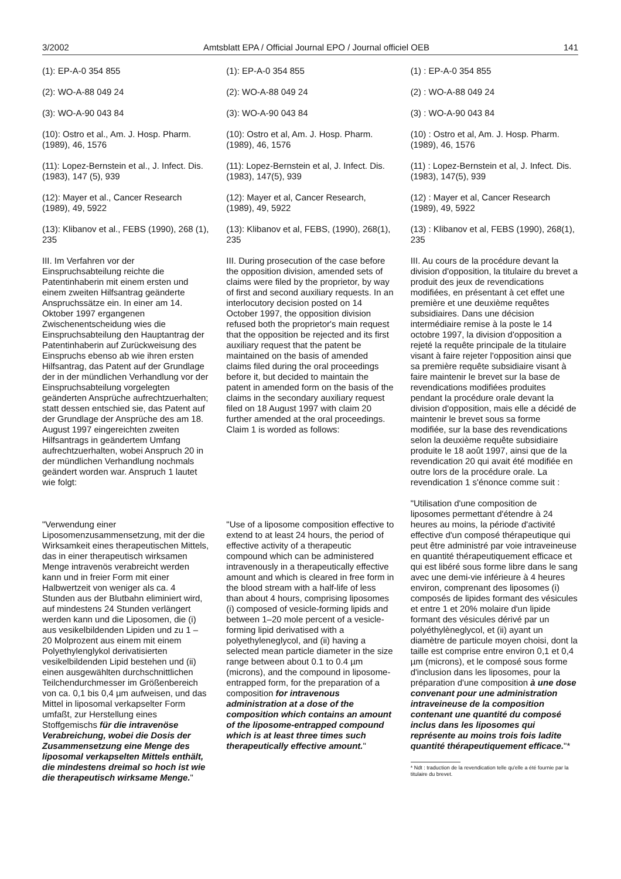3/2002 Amtsblatt EPA / Official Journal EPO / Journal officiel OEB 141
(1): EP-A-0 354 855
(2): WO-A-88 049 24
(3): WO-A-90 043 84
(10): Ostro et al., Am. J. Hosp. Pharm. (1989), 46, 1576
(11): Lopez-Bernstein et al., J. Infect. Dis. (1983), 147 (5), 939
(12): Mayer et al., Cancer Research (1989), 49, 5922
(13): Klibanov et al., FEBS (1990), 268 (1), 235
III. Im Verfahren vor der Einspruchsabteilung reichte die Patentinhaberin mit einem ersten und einem zweiten Hilfsantrag geänderte Anspruchssätze ein. In einer am 14. Oktober 1997 ergangenen Zwischenentscheidung wies die Einspruchsabteilung den Hauptantrag der Patentinhaberin auf Zurückweisung des Einspruchs ebenso ab wie ihren ersten Hilfsantrag, das Patent auf der Grundlage der in der mündlichen Verhandlung vor der Einspruchsabteilung vorgelegten geänderten Ansprüche aufrechtzuerhalten; statt dessen entschied sie, das Patent auf der Grundlage der Ansprüche des am 18. August 1997 eingereichten zweiten Hilfsantrags in geändertem Umfang aufrechtzuerhalten, wobei Anspruch 20 in der mündlichen Verhandlung nochmals geändert worden war. Anspruch 1 lautet wie folgt:
"Verwendung einer Liposomenzusammensetzung, mit der die Wirksamkeit eines therapeutischen Mittels, das in einer therapeutisch wirksamen Menge intravenös verabreicht werden kann und in freier Form mit einer Halbwertzeit von weniger als ca. 4 Stunden aus der Blutbahn eliminiert wird, auf mindestens 24 Stunden verlängert werden kann und die Liposomen, die (i) aus vesikelbildenden Lipiden und zu 1 – 20 Molprozent aus einem mit einem Polyethylenglykol derivatisierten vesikelbildenden Lipid bestehen und (ii) einen ausgewählten durchschnittlichen Teilchendurchmesser im Größenbereich von ca. 0,1 bis 0,4 µm aufweisen, und das Mittel in liposomal verkapselter Form umfaßt, zur Herstellung eines Stoffgemischs für die intravenöse Verabreichung, wobei die Dosis der Zusammensetzung eine Menge des liposomal verkapselten Mittels enthält, die mindestens dreimal so hoch ist wie die therapeutisch wirksame Menge."
(1): EP-A-0 354 855
(2): WO-A-88 049 24
(3): WO-A-90 043 84
(10): Ostro et al, Am. J. Hosp. Pharm. (1989), 46, 1576
(11): Lopez-Bernstein et al, J. Infect. Dis. (1983), 147(5), 939
(12): Mayer et al, Cancer Research, (1989), 49, 5922
(13): Klibanov et al, FEBS, (1990), 268(1), 235
III. During prosecution of the case before the opposition division, amended sets of claims were filed by the proprietor, by way of first and second auxiliary requests. In an interlocutory decision posted on 14 October 1997, the opposition division refused both the proprietor's main request that the opposition be rejected and its first auxiliary request that the patent be maintained on the basis of amended claims filed during the oral proceedings before it, but decided to maintain the patent in amended form on the basis of the claims in the secondary auxiliary request filed on 18 August 1997 with claim 20 further amended at the oral proceedings. Claim 1 is worded as follows:
"Use of a liposome composition effective to extend to at least 24 hours, the period of effective activity of a therapeutic compound which can be administered intravenously in a therapeutically effective amount and which is cleared in free form in the blood stream with a half-life of less than about 4 hours, comprising liposomes (i) composed of vesicle-forming lipids and between 1–20 mole percent of a vesicle-forming lipid derivatised with a polyethyleneglycol, and (ii) having a selected mean particle diameter in the size range between about 0.1 to 0.4 µm (microns), and the compound in liposome-entrapped form, for the preparation of a composition for intravenous administration at a dose of the composition which contains an amount of the liposome-entrapped compound which is at least three times such therapeutically effective amount."
(1) : EP-A-0 354 855
(2) : WO-A-88 049 24
(3) : WO-A-90 043 84
(10) : Ostro et al, Am. J. Hosp. Pharm. (1989), 46, 1576
(11) : Lopez-Bernstein et al, J. Infect. Dis. (1983), 147(5), 939
(12) : Mayer et al, Cancer Research (1989), 49, 5922
(13) : Klibanov et al, FEBS (1990), 268(1), 235
III. Au cours de la procédure devant la division d'opposition, la titulaire du brevet a produit des jeux de revendications modifiées, en présentant à cet effet une première et une deuxième requêtes subsidiaires. Dans une décision intermédiaire remise à la poste le 14 octobre 1997, la division d'opposition a rejeté la requête principale de la titulaire visant à faire rejeter l'opposition ainsi que sa première requête subsidiaire visant à faire maintenir le brevet sur la base de revendications modifiées produites pendant la procédure orale devant la division d'opposition, mais elle a décidé de maintenir le brevet sous sa forme modifiée, sur la base des revendications selon la deuxième requête subsidiaire produite le 18 août 1997, ainsi que de la revendication 20 qui avait été modifiée en outre lors de la procédure orale. La revendication 1 s'énonce comme suit :
"Utilisation d'une composition de liposomes permettant d'étendre à 24 heures au moins, la période d'activité effective d'un composé thérapeutique qui peut être administré par voie intraveineuse en quantité thérapeutiquement efficace et qui est libéré sous forme libre dans le sang avec une demi-vie inférieure à 4 heures environ, comprenant des liposomes (i) composés de lipides formant des vésicules et entre 1 et 20% molaire d'un lipide formant des vésicules dérivé par un polyéthylèneglycol, et (ii) ayant un diamètre de particule moyen choisi, dont la taille est comprise entre environ 0,1 et 0,4 µm (microns), et le composé sous forme d'inclusion dans les liposomes, pour la préparation d'une composition à une dose convenant pour une administration intraveineuse de la composition contenant une quantité du composé inclus dans les liposomes qui représente au moins trois fois ladite quantité thérapeutiquement efficace."*
* Ndt : traduction de la revendication telle qu'elle a été fournie par la titulaire du brevet.